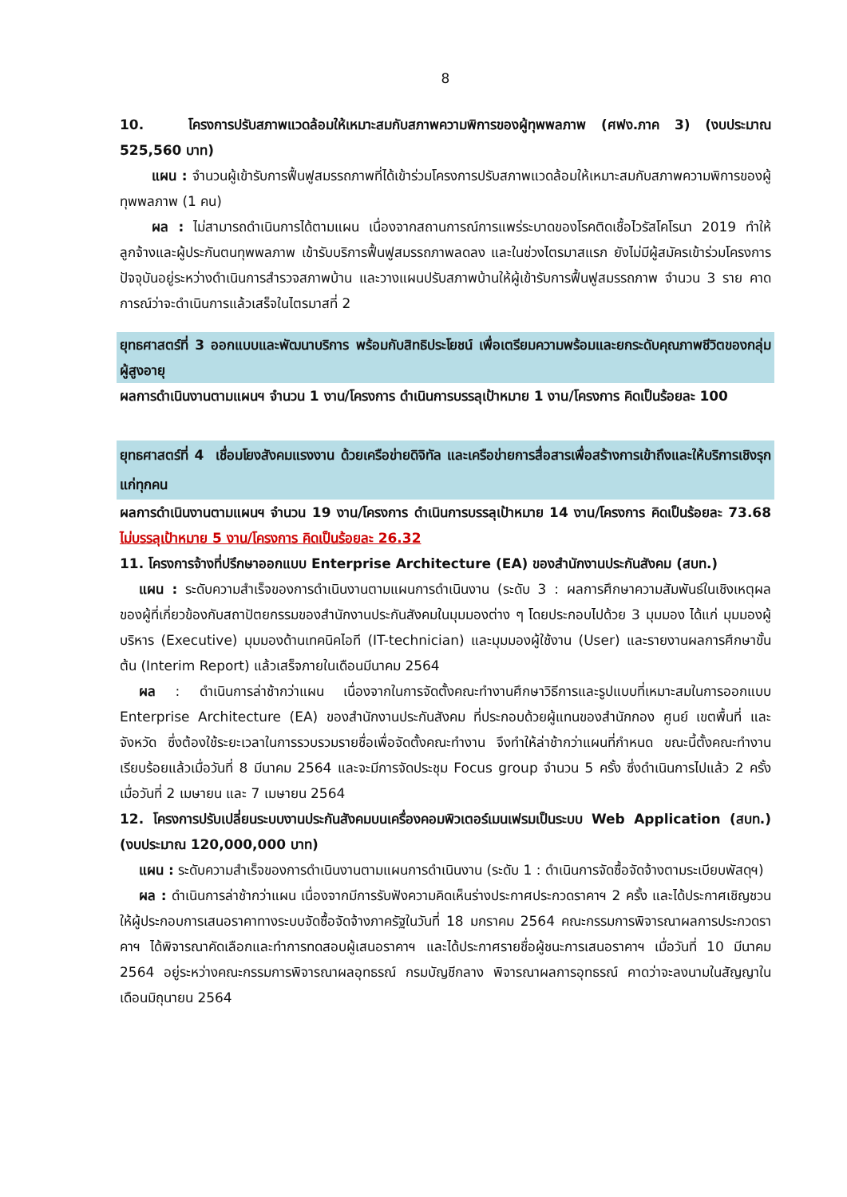8
10. โครงการปรับสภาพแวดล้อมให้เหมาะสมกับสภาพความพิการของผู้ทุพพลภาพ (ศฟง.ภาค 3) (งบประมาณ 525,560 บาท)
แผน : จำนวนผู้เข้ารับการฟื้นฟูสมรรถภาพที่ได้เข้าร่วมโครงการปรับสภาพแวดล้อมให้เหมาะสมกับสภาพความพิการของผู้ทุพพลภาพ (1 คน)
ผล : ไม่สามารถดำเนินการได้ตามแผน เนื่องจากสถานการณ์การแพร่ระบาดของโรคติดเชื้อไวรัสโคโรนา 2019 ทำให้ลูกจ้างและผู้ประกันตนทุพพลภาพ เข้ารับบริการฟื้นฟูสมรรถภาพลดลง และในช่วงไตรมาสแรก ยังไม่มีผู้สมัครเข้าร่วมโครงการ ปัจจุบันอยู่ระหว่างดำเนินการสำรวจสภาพบ้าน และวางแผนปรับสภาพบ้านให้ผู้เข้ารับการฟื้นฟูสมรรถภาพ จำนวน 3 ราย คาดการณ์ว่าจะดำเนินการแล้วเสร็จในไตรมาสที่ 2
ยุทธศาสตร์ที่ 3 ออกแบบและพัฒนาบริการ พร้อมกับสิทธิประโยชน์ เพื่อเตรียมความพร้อมและยกระดับคุณภาพชีวิตของกลุ่มผู้สูงอายุ
ผลการดำเนินงานตามแผนฯ จำนวน 1 งาน/โครงการ ดำเนินการบรรลุเป้าหมาย 1 งาน/โครงการ คิดเป็นร้อยละ 100
ยุทธศาสตร์ที่ 4 เชื่อมโยงสังคมแรงงาน ด้วยเครือข่ายดิจิทัล และเครือข่ายการสื่อสารเพื่อสร้างการเข้าถึงและให้บริการเชิงรุกแก่ทุกคน
ผลการดำเนินงานตามแผนฯ จำนวน 19 งาน/โครงการ ดำเนินการบรรลุเป้าหมาย 14 งาน/โครงการ คิดเป็นร้อยละ 73.68 ไม่บรรลุเป้าหมาย 5 งาน/โครงการ คิดเป็นร้อยละ 26.32
11. โครงการจ้างที่ปรึกษาออกแบบ Enterprise Architecture (EA) ของสำนักงานประกันสังคม (สบท.)
แผน : ระดับความสำเร็จของการดำเนินงานตามแผนการดำเนินงาน (ระดับ 3 : ผลการศึกษาความสัมพันธ์ในเชิงเหตุผลของผู้ที่เกี่ยวข้องกับสถาปัตยกรรมของสำนักงานประกันสังคมในมุมมองต่าง ๆ โดยประกอบไปด้วย 3 มุมมอง ได้แก่ มุมมองผู้บริหาร (Executive) มุมมองด้านเทคนิคไอที (IT-technician) และมุมมองผู้ใช้งาน (User) และรายงานผลการศึกษาขั้นต้น (Interim Report) แล้วเสร็จภายในเดือนมีนาคม 2564
ผล : ดำเนินการล่าช้ากว่าแผน เนื่องจากในการจัดตั้งคณะทำงานศึกษาวิธีการและรูปแบบที่เหมาะสมในการออกแบบ Enterprise Architecture (EA) ของสำนักงานประกันสังคม ที่ประกอบด้วยผู้แทนของสำนักกอง ศูนย์ เขตพื้นที่ และจังหวัด ซึ่งต้องใช้ระยะเวลาในการรวบรวมรายชื่อเพื่อจัดตั้งคณะทำงาน จึงทำให้ล่าช้ากว่าแผนที่กำหนด ขณะนี้ตั้งคณะทำงานเรียบร้อยแล้วเมื่อวันที่ 8 มีนาคม 2564 และจะมีการจัดประชุม Focus group จำนวน 5 ครั้ง ซึ่งดำเนินการไปแล้ว 2 ครั้งเมื่อวันที่ 2 เมษายน และ 7 เมษายน 2564
12. โครงการปรับเปลี่ยนระบบงานประกันสังคมบนเครื่องคอมพิวเตอร์เมนเฟรมเป็นระบบ Web Application (สบท.) (งบประมาณ 120,000,000 บาท)
แผน : ระดับความสำเร็จของการดำเนินงานตามแผนการดำเนินงาน (ระดับ 1 : ดำเนินการจัดซื้อจัดจ้างตามระเบียบพัสดุฯ)
ผล : ดำเนินการล่าช้ากว่าแผน เนื่องจากมีการรับฟังความคิดเห็นร่างประกาศประกวดราคาฯ 2 ครั้ง และได้ประกาศเชิญชวนให้ผู้ประกอบการเสนอราคาทางระบบจัดซื้อจัดจ้างภาครัฐในวันที่ 18 มกราคม 2564 คณะกรรมการพิจารณาผลการประกวดราคาฯ ได้พิจารณาคัดเลือกและทำการทดสอบผู้เสนอราคาฯ และได้ประกาศรายชื่อผู้ชนะการเสนอราคาฯ เมื่อวันที่ 10 มีนาคม 2564 อยู่ระหว่างคณะกรรมการพิจารณาผลอุทธรณ์ กรมบัญชีกลาง พิจารณาผลการอุทธรณ์ คาดว่าจะลงนามในสัญญาในเดือนมิถุนายน 2564